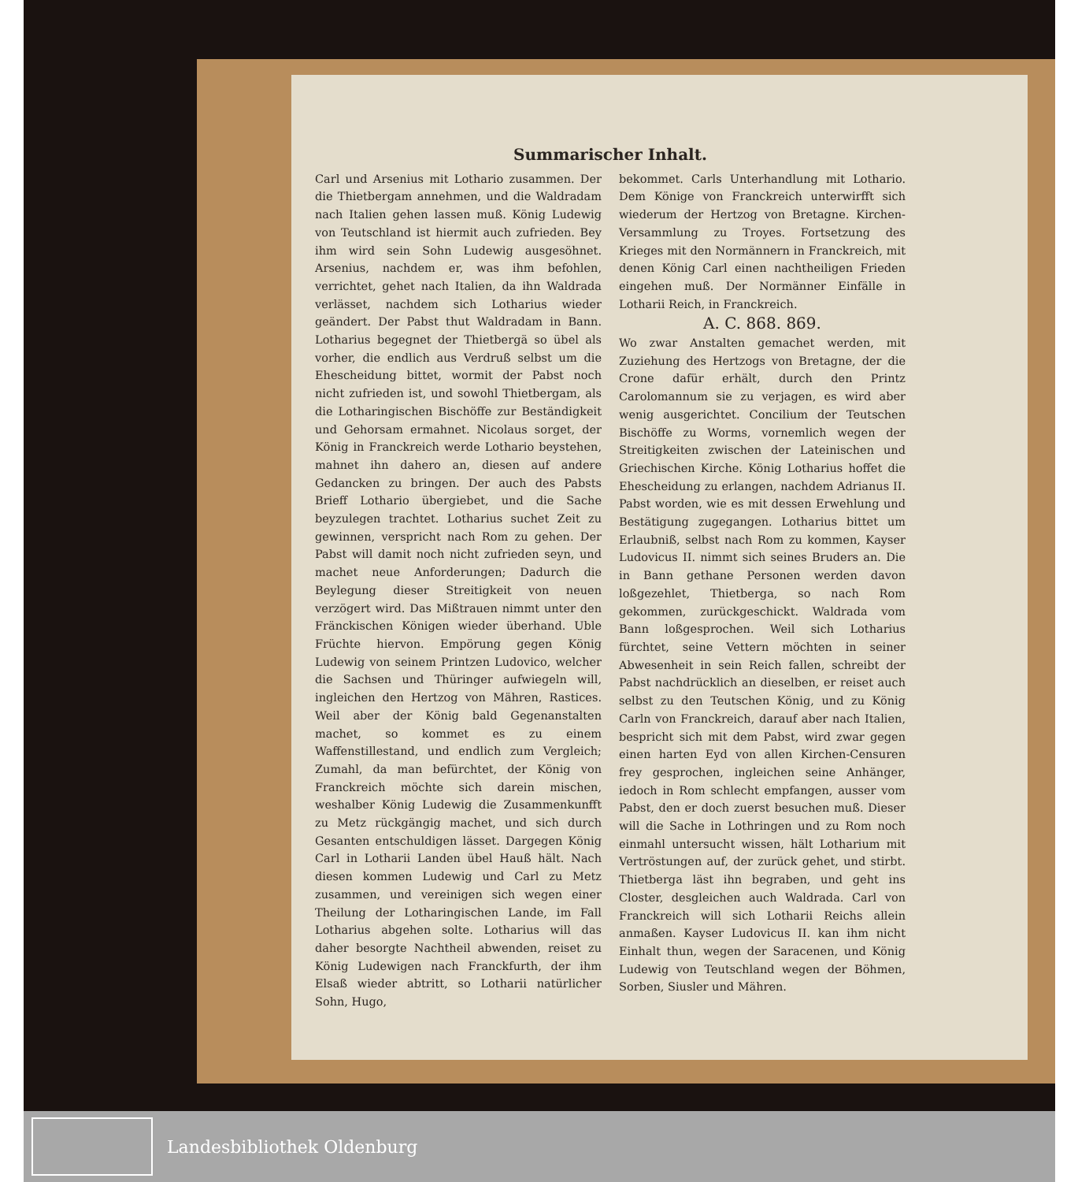Summarischer Inhalt.
Carl und Arsenius mit Lothario zusammen. Der die Thietbergam annehmen, und die Waldradam nach Italien gehen lassen muß. König Ludewig von Teutschland ist hiermit auch zufrieden. Bey ihm wird sein Sohn Ludewig ausgesöhnet. Arsenius, nachdem er, was ihm befohlen, verrichtet, gehet nach Italien, da ihn Waldrada verlässet, nachdem sich Lotharius wieder geändert. Der Pabst thut Waldradam in Bann. Lotharius begegnet der Thietbergä so übel als vorher, die endlich aus Verdruß selbst um die Ehescheidung bittet, wormit der Pabst noch nicht zufrieden ist, und sowohl Thietbergam, als die Lotharingischen Bischöffe zur Beständigkeit und Gehorsam ermahnet. Nicolaus sorget, der König in Franckreich werde Lothario beystehen, mahnet ihn dahero an, diesen auf andere Gedancken zu bringen. Der auch des Pabsts Brieff Lothario übergiebet, und die Sache beyzulegen trachtet. Lotharius suchet Zeit zu gewinnen, verspricht nach Rom zu gehen. Der Pabst will damit noch nicht zufrieden seyn, und machet neue Anforderungen; Dadurch die Beylegung dieser Streitigkeit von neuen verzögert wird. Das Mißtrauen nimmt unter den Fränckischen Königen wieder überhand. Uble Früchte hiervon. Empörung gegen König Ludewig von seinem Printzen Ludovico, welcher die Sachsen und Thüringer aufwiegeln will, ingleichen den Hertzog von Mähren, Rastices. Weil aber der König bald Gegenanstalten machet, so kommet es zu einem Waffenstillestand, und endlich zum Vergleich; Zumahl, da man befürchtet, der König von Franckreich möchte sich darein mischen, weshalber König Ludewig die Zusammenkunfft zu Metz rückgängig machet, und sich durch Gesanten entschuldigen lässet. Dargegen König Carl in Lotharii Landen übel Hauß hält. Nach diesen kommen Ludewig und Carl zu Metz zusammen, und vereinigen sich wegen einer Theilung der Lotharingischen Lande, im Fall Lotharius abgehen solte. Lotharius will das daher besorgte Nachtheil abwenden, reiset zu König Ludewigen nach Franckfurth, der ihm Elsaß wieder abtritt, so Lotharii natürlicher Sohn, Hugo,
bekommet. Carls Unterhandlung mit Lothario. Dem Könige von Franckreich unterwirfft sich wiederum der Hertzog von Bretagne. Kirchen-Versammlung zu Troyes. Fortsetzung des Krieges mit den Normännern in Franckreich, mit denen König Carl einen nachtheiligen Frieden eingehen muß. Der Normänner Einfälle in Lotharii Reich, in Franckreich.
A. C. 868. 869.
Wo zwar Anstalten gemachet werden, mit Zuziehung des Hertzogs von Bretagne, der die Crone dafür erhält, durch den Printz Carolomannum sie zu verjagen, es wird aber wenig ausgerichtet. Concilium der Teutschen Bischöffe zu Worms, vornemlich wegen der Streitigkeiten zwischen der Lateinischen und Griechischen Kirche. König Lotharius hoffet die Ehescheidung zu erlangen, nachdem Adrianus II. Pabst worden, wie es mit dessen Erwehlung und Bestätigung zugegangen. Lotharius bittet um Erlaubniß, selbst nach Rom zu kommen, Kayser Ludovicus II. nimmt sich seines Bruders an. Die in Bann gethane Personen werden davon loßgezehlet, Thietberga, so nach Rom gekommen, zurückgeschickt. Waldrada vom Bann loßgesprochen. Weil sich Lotharius fürchtet, seine Vettern möchten in seiner Abwesenheit in sein Reich fallen, schreibt der Pabst nachdrücklich an dieselben, er reiset auch selbst zu den Teutschen König, und zu König Carln von Franckreich, darauf aber nach Italien, bespricht sich mit dem Pabst, wird zwar gegen einen harten Eyd von allen Kirchen-Censuren frey gesprochen, ingleichen seine Anhänger, iedoch in Rom schlecht empfangen, ausser vom Pabst, den er doch zuerst besuchen muß. Dieser will die Sache in Lothringen und zu Rom noch einmahl untersucht wissen, hält Lotharium mit Vertröstungen auf, der zurück gehet, und stirbt. Thietberga läst ihn begraben, und geht ins Closter, desgleichen auch Waldrada. Carl von Franckreich will sich Lotharii Reichs allein anmaßen. Kayser Ludovicus II. kan ihm nicht Einhalt thun, wegen der Saracenen, und König Ludewig von Teutschland wegen der Böhmen, Sorben, Siusler und Mähren.
Landesbibliothek Oldenburg